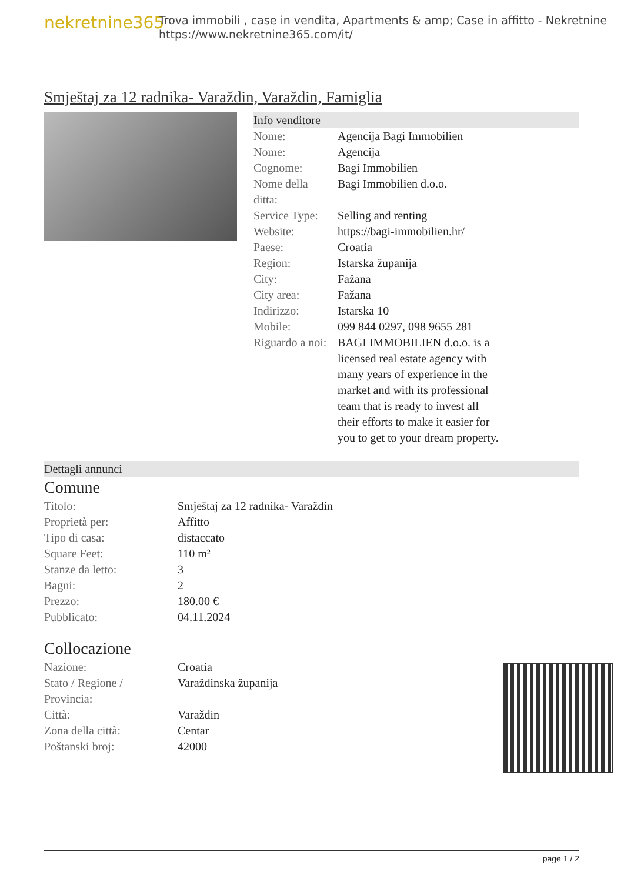nekretnine365
Trova immobili , case in vendita, Apartments & amp; Case in affitto - Nekretnine
https://www.nekretnine365.com/it/
Smještaj za 12 radnika- Varaždin, Varaždin, Famiglia
Info venditore
| Nome: | Agencija Bagi Immobilien |
| Nome: | Agencija |
| Cognome: | Bagi Immobilien |
| Nome della ditta: | Bagi Immobilien d.o.o. |
| Service Type: | Selling and renting |
| Website: | https://bagi-immobilien.hr/ |
| Paese: | Croatia |
| Region: | Istarska županija |
| City: | Fažana |
| City area: | Fažana |
| Indirizzo: | Istarska 10 |
| Mobile: | 099 844 0297, 098 9655 281 |
| Riguardo a noi: | BAGI IMMOBILIEN d.o.o. is a licensed real estate agency with many years of experience in the market and with its professional team that is ready to invest all their efforts to make it easier for you to get to your dream property. |
Dettagli annunci
Comune
| Titolo: | Smještaj za 12 radnika- Varaždin |
| Proprietà per: | Affitto |
| Tipo di casa: | distaccato |
| Square Feet: | 110 m² |
| Stanze da letto: | 3 |
| Bagni: | 2 |
| Prezzo: | 180.00 € |
| Pubblicato: | 04.11.2024 |
Collocazione
| Nazione: | Croatia |
| Stato / Regione / Provincia: | Varaždinska županija |
| Città: | Varaždin |
| Zona della città: | Centar |
| Poštanski broj: | 42000 |
page 1 / 2